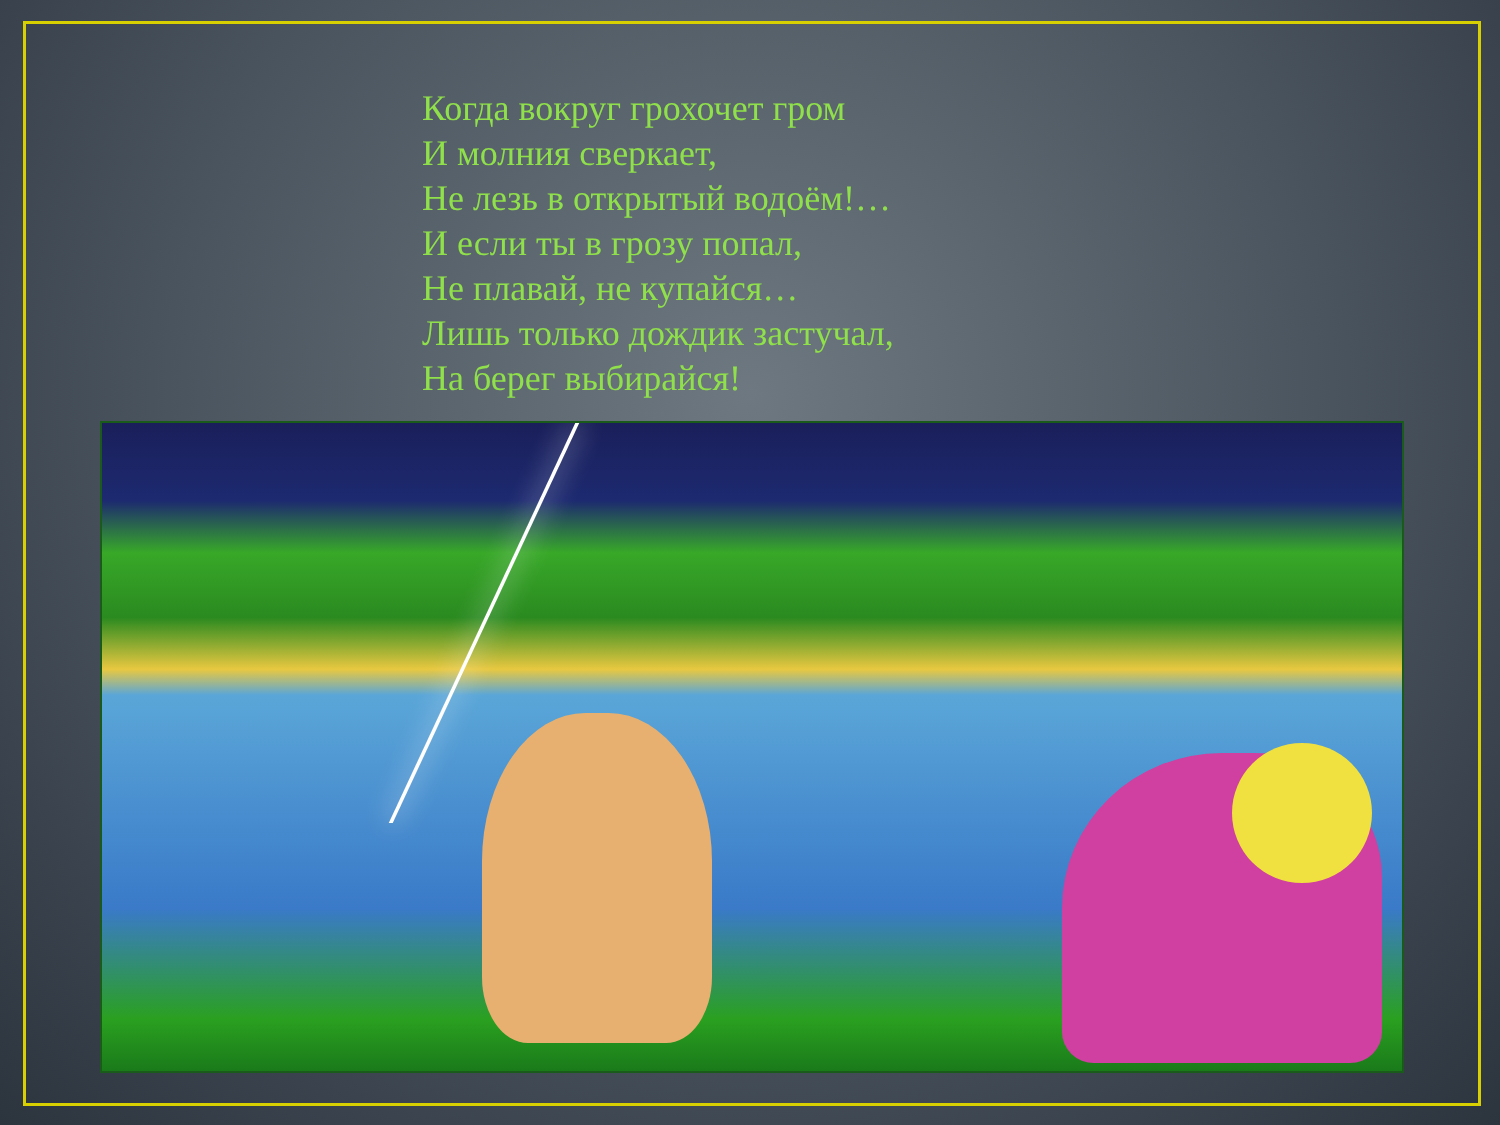Когда вокруг грохочет гром
И молния сверкает,
Не лезь в открытый водоём!…
И если ты в грозу попал,
Не плавай, не купайся…
Лишь только дождик застучал,
На берег выбирайся!